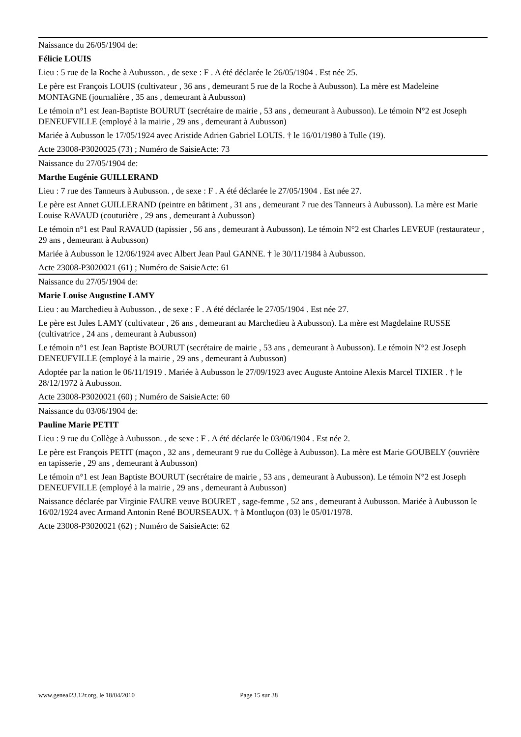Naissance du 26/05/1904 de:
Félicie LOUIS
Lieu : 5 rue de la Roche à Aubusson. , de sexe : F . A été déclarée le 26/05/1904 . Est née 25.
Le père est François LOUIS (cultivateur , 36 ans , demeurant 5 rue de la Roche à Aubusson). La mère est Madeleine MONTAGNE (journalière , 35 ans , demeurant à Aubusson)
Le témoin n°1 est Jean-Baptiste BOURUT (secrétaire de mairie , 53 ans , demeurant à Aubusson). Le témoin N°2 est Joseph DENEUFVILLE (employé à la mairie , 29 ans , demeurant à Aubusson)
Mariée à Aubusson le 17/05/1924 avec Aristide Adrien Gabriel LOUIS. † le 16/01/1980 à Tulle (19).
Acte 23008-P3020025 (73) ; Numéro de SaisieActe: 73
Naissance du 27/05/1904 de:
Marthe Eugénie GUILLERAND
Lieu : 7 rue des Tanneurs à Aubusson. , de sexe : F . A été déclarée le 27/05/1904 . Est née 27.
Le père est Annet GUILLERAND (peintre en bâtiment , 31 ans , demeurant 7 rue des Tanneurs à Aubusson). La mère est Marie Louise RAVAUD (couturière , 29 ans , demeurant à Aubusson)
Le témoin n°1 est Paul RAVAUD (tapissier , 56 ans , demeurant à Aubusson). Le témoin N°2 est Charles LEVEUF (restaurateur , 29 ans , demeurant à Aubusson)
Mariée à Aubusson le 12/06/1924 avec Albert Jean Paul GANNE. † le 30/11/1984 à Aubusson.
Acte 23008-P3020021 (61) ; Numéro de SaisieActe: 61
Naissance du 27/05/1904 de:
Marie Louise Augustine LAMY
Lieu : au Marchedieu à Aubusson. , de sexe : F . A été déclarée le 27/05/1904 . Est née 27.
Le père est Jules LAMY (cultivateur , 26 ans , demeurant au Marchedieu à Aubusson). La mère est Magdelaine RUSSE (cultivatrice , 24 ans , demeurant à Aubusson)
Le témoin n°1 est Jean Baptiste BOURUT (secrétaire de mairie , 53 ans , demeurant à Aubusson). Le témoin N°2 est Joseph DENEUFVILLE (employé à la mairie , 29 ans , demeurant à Aubusson)
Adoptée par la nation le 06/11/1919 . Mariée à Aubusson le 27/09/1923 avec Auguste Antoine Alexis Marcel TIXIER . † le 28/12/1972 à Aubusson.
Acte 23008-P3020021 (60) ; Numéro de SaisieActe: 60
Naissance du 03/06/1904 de:
Pauline Marie PETIT
Lieu : 9 rue du Collège à Aubusson. , de sexe : F . A été déclarée le 03/06/1904 . Est née 2.
Le père est François PETIT (maçon , 32 ans , demeurant 9 rue du Collège à Aubusson). La mère est Marie GOUBELY (ouvrière en tapisserie , 29 ans , demeurant à Aubusson)
Le témoin n°1 est Jean Baptiste BOURUT (secrétaire de mairie , 53 ans , demeurant à Aubusson). Le témoin N°2 est Joseph DENEUFVILLE (employé à la mairie , 29 ans , demeurant à Aubusson)
Naissance déclarée par Virginie FAURE veuve BOURET , sage-femme , 52 ans , demeurant à Aubusson. Mariée à Aubusson le 16/02/1924 avec Armand Antonin René BOURSEAUX. † à Montluçon (03) le 05/01/1978.
Acte 23008-P3020021 (62) ; Numéro de SaisieActe: 62
www.geneal23.12r.org, le 18/04/2010 Page 15 sur 38